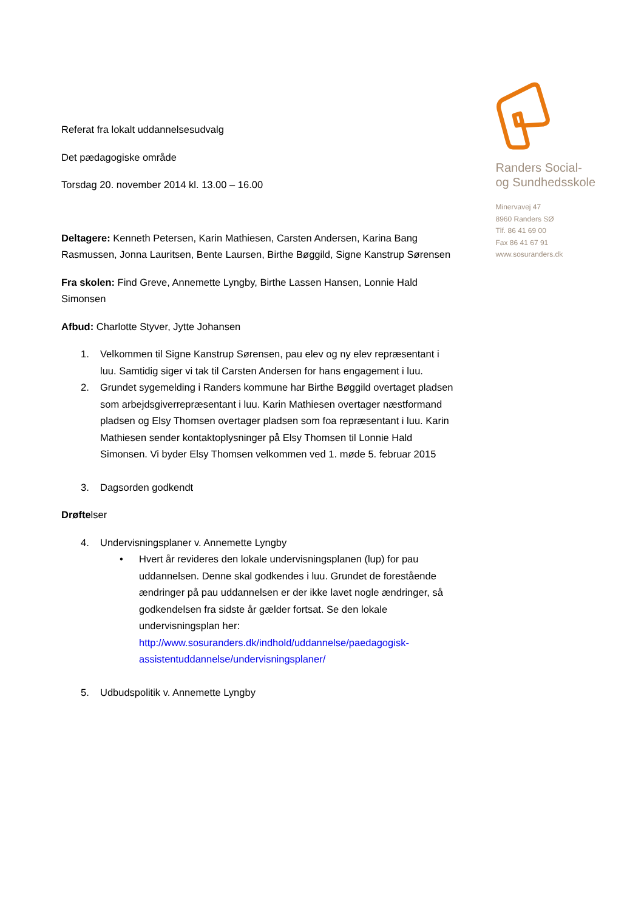Referat fra lokalt uddannelsesudvalg
Det pædagogiske område
Torsdag 20. november 2014 kl. 13.00 – 16.00
Deltagere: Kenneth Petersen, Karin Mathiesen, Carsten Andersen, Karina Bang Rasmussen, Jonna Lauritsen, Bente Laursen, Birthe Bøggild, Signe Kanstrup Sørensen
Fra skolen: Find Greve, Annemette Lyngby, Birthe Lassen Hansen, Lonnie Hald Simonsen
Afbud: Charlotte Styver, Jytte Johansen
1. Velkommen til Signe Kanstrup Sørensen, pau elev og ny elev repræsentant i luu. Samtidig siger vi tak til Carsten Andersen for hans engagement i luu.
2. Grundet sygemelding i Randers kommune har Birthe Bøggild overtaget pladsen som arbejdsgiverrepræsentant i luu. Karin Mathiesen overtager næstformand pladsen og Elsy Thomsen overtager pladsen som foa repræsentant i luu. Karin Mathiesen sender kontaktoplysninger på Elsy Thomsen til Lonnie Hald Simonsen. Vi byder Elsy Thomsen velkommen ved 1. møde 5. februar 2015
3. Dagsorden godkendt
Drøftelser
4. Undervisningsplaner v. Annemette Lyngby
• Hvert år revideres den lokale undervisningsplanen (lup) for pau uddannelsen. Denne skal godkendes i luu. Grundet de forestående ændringer på pau uddannelsen er der ikke lavet nogle ændringer, så godkendelsen fra sidste år gælder fortsat. Se den lokale undervisningsplan her: http://www.sosuranders.dk/indhold/uddannelse/paedagogisk-assistentuddannelse/undervisningsplaner/
5. Udbudspolitik v. Annemette Lyngby
Randers Social-
og Sundhedsskole
Minervavej 47
8960 Randers SØ
Tlf. 86 41 69 00
Fax 86 41 67 91
www.sosuranders.dk